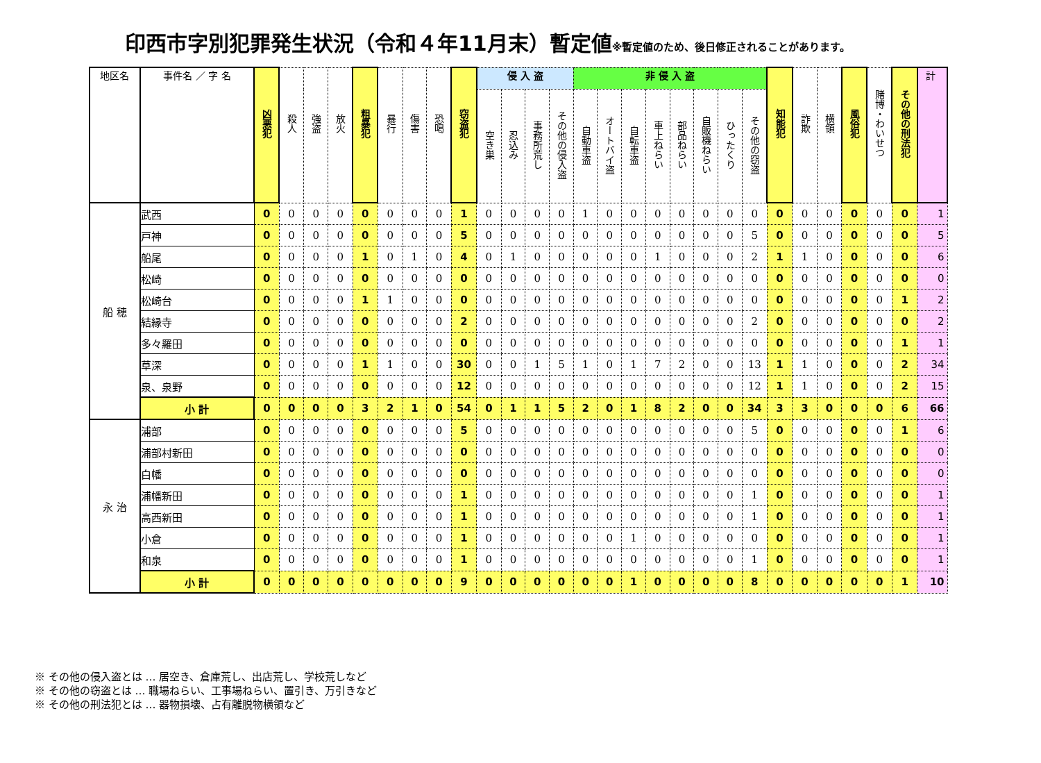印西市字別犯罪発生状況（令和４年11月末）暫定値※暫定値のため、後日修正されることがあります。
| 地区名 | 事件名 ／ 字 名 | 凶悪犯 | 殺人 | 強盗 | 放火 | 粗暴犯 | 暴行 | 傷害 | 恐喝 | 窃盗犯 | 侵 入 盗 | | | | 非 侵 入 盗 | | | | | | | | 知能犯 | 詐欺 | 横領 | 風俗犯 | 賭博・わいせつ | その他の刑法犯 | 計 |
| --- | --- | --- | --- | --- | --- | --- | --- | --- | --- | --- | --- | --- | --- | --- | --- | --- | --- | --- | --- | --- | --- | --- | --- | --- | --- | --- | --- | --- | --- |
| | | | | | | | | | | | 空き巣 | 忍込み | 事務所荒し | その他の侵入盗 | 自動車盗 | オートバイ盗 | 自転車盗 | 車上ねらい | 部品ねらい | 自販機ねらい | ひったくり | その他の窃盗 | | | | | | | |
| 船 穂 | 武西 | 0 | 0 | 0 | 0 | 0 | 0 | 0 | 0 | 1 | 0 | 0 | 0 | 0 | 1 | 0 | 0 | 0 | 0 | 0 | 0 | 0 | 0 | 0 | 0 | 0 | 0 | 0 | 1 |
| | 戸神 | 0 | 0 | 0 | 0 | 0 | 0 | 0 | 0 | 5 | 0 | 0 | 0 | 0 | 0 | 0 | 0 | 0 | 0 | 0 | 0 | 5 | 0 | 0 | 0 | 0 | 0 | 0 | 5 |
| | 船尾 | 0 | 0 | 0 | 0 | 1 | 0 | 1 | 0 | 4 | 0 | 1 | 0 | 0 | 0 | 0 | 0 | 1 | 0 | 0 | 0 | 2 | 1 | 1 | 0 | 0 | 0 | 0 | 6 |
| | 松崎 | 0 | 0 | 0 | 0 | 0 | 0 | 0 | 0 | 0 | 0 | 0 | 0 | 0 | 0 | 0 | 0 | 0 | 0 | 0 | 0 | 0 | 0 | 0 | 0 | 0 | 0 | 0 | 0 |
| | 松崎台 | 0 | 0 | 0 | 0 | 1 | 1 | 0 | 0 | 0 | 0 | 0 | 0 | 0 | 0 | 0 | 0 | 0 | 0 | 0 | 0 | 0 | 0 | 0 | 0 | 0 | 0 | 1 | 2 |
| | 結縁寺 | 0 | 0 | 0 | 0 | 0 | 0 | 0 | 0 | 2 | 0 | 0 | 0 | 0 | 0 | 0 | 0 | 0 | 0 | 0 | 0 | 2 | 0 | 0 | 0 | 0 | 0 | 0 | 2 |
| | 多々羅田 | 0 | 0 | 0 | 0 | 0 | 0 | 0 | 0 | 0 | 0 | 0 | 0 | 0 | 0 | 0 | 0 | 0 | 0 | 0 | 0 | 0 | 0 | 0 | 0 | 0 | 0 | 1 | 1 |
| | 草深 | 0 | 0 | 0 | 0 | 1 | 1 | 0 | 0 | 30 | 0 | 0 | 1 | 5 | 1 | 0 | 1 | 7 | 2 | 0 | 0 | 13 | 1 | 1 | 0 | 0 | 0 | 2 | 34 |
| | 泉、泉野 | 0 | 0 | 0 | 0 | 0 | 0 | 0 | 0 | 12 | 0 | 0 | 0 | 0 | 0 | 0 | 0 | 0 | 0 | 0 | 0 | 12 | 1 | 1 | 0 | 0 | 0 | 2 | 15 |
| | 小 計 | 0 | 0 | 0 | 0 | 3 | 2 | 1 | 0 | 54 | 0 | 1 | 1 | 5 | 2 | 0 | 1 | 8 | 2 | 0 | 0 | 34 | 3 | 3 | 0 | 0 | 0 | 6 | 66 |
| 永 治 | 浦部 | 0 | 0 | 0 | 0 | 0 | 0 | 0 | 0 | 5 | 0 | 0 | 0 | 0 | 0 | 0 | 0 | 0 | 0 | 0 | 0 | 5 | 0 | 0 | 0 | 0 | 0 | 1 | 6 |
| | 浦部村新田 | 0 | 0 | 0 | 0 | 0 | 0 | 0 | 0 | 0 | 0 | 0 | 0 | 0 | 0 | 0 | 0 | 0 | 0 | 0 | 0 | 0 | 0 | 0 | 0 | 0 | 0 | 0 | 0 |
| | 白幡 | 0 | 0 | 0 | 0 | 0 | 0 | 0 | 0 | 0 | 0 | 0 | 0 | 0 | 0 | 0 | 0 | 0 | 0 | 0 | 0 | 0 | 0 | 0 | 0 | 0 | 0 | 0 | 0 |
| | 浦幡新田 | 0 | 0 | 0 | 0 | 0 | 0 | 0 | 0 | 1 | 0 | 0 | 0 | 0 | 0 | 0 | 0 | 0 | 0 | 0 | 0 | 1 | 0 | 0 | 0 | 0 | 0 | 0 | 1 |
| | 高西新田 | 0 | 0 | 0 | 0 | 0 | 0 | 0 | 0 | 1 | 0 | 0 | 0 | 0 | 0 | 0 | 0 | 0 | 0 | 0 | 0 | 1 | 0 | 0 | 0 | 0 | 0 | 0 | 1 |
| | 小倉 | 0 | 0 | 0 | 0 | 0 | 0 | 0 | 0 | 1 | 0 | 0 | 0 | 0 | 0 | 0 | 1 | 0 | 0 | 0 | 0 | 0 | 0 | 0 | 0 | 0 | 0 | 0 | 1 |
| | 和泉 | 0 | 0 | 0 | 0 | 0 | 0 | 0 | 0 | 1 | 0 | 0 | 0 | 0 | 0 | 0 | 0 | 0 | 0 | 0 | 0 | 1 | 0 | 0 | 0 | 0 | 0 | 0 | 1 |
| | 小 計 | 0 | 0 | 0 | 0 | 0 | 0 | 0 | 0 | 9 | 0 | 0 | 0 | 0 | 0 | 0 | 1 | 0 | 0 | 0 | 0 | 8 | 0 | 0 | 0 | 0 | 0 | 1 | 10 |
※ その他の侵入盗とは … 居空き、倉庫荒し、出店荒し、学校荒しなど
※ その他の窃盗とは … 職場ねらい、工事場ねらい、置引き、万引きなど
※ その他の刑法犯とは … 器物損壊、占有離脱物横領など